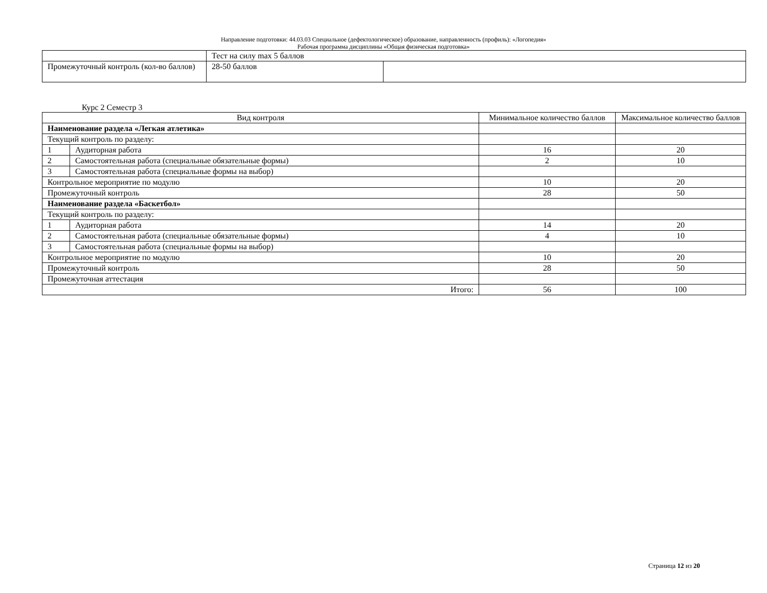Направление подготовки: 44.03.03 Специальное (дефектологическое) образование, направленность (профиль): «Логопедия»
Рабочая программа дисциплины «Общая физическая подготовка»
| | Тест на силу max 5 баллов | |
| Промежуточный контроль (кол-во баллов) | 28-50 баллов | |
Курс 2 Семестр 3
| Вид контроля | | Минимальное количество баллов | Максимальное количество баллов |
| Наименование раздела «Легкая атлетика» | | | |
| Текущий контроль по разделу: | | | |
| 1 | Аудиторная работа | 16 | 20 |
| 2 | Самостоятельная работа (специальные обязательные формы) | 2 | 10 |
| 3 | Самостоятельная работа (специальные формы на выбор) | | |
| Контрольное мероприятие по модулю | | 10 | 20 |
| Промежуточный контроль | | 28 | 50 |
| Наименование раздела «Баскетбол» | | | |
| Текущий контроль по разделу: | | | |
| 1 | Аудиторная работа | 14 | 20 |
| 2 | Самостоятельная работа (специальные обязательные формы) | 4 | 10 |
| 3 | Самостоятельная работа (специальные формы на выбор) | | |
| Контрольное мероприятие по модулю | | 10 | 20 |
| Промежуточный контроль | | 28 | 50 |
| Промежуточная аттестация | | | |
| Итого: | | 56 | 100 |
Страница 12 из 20